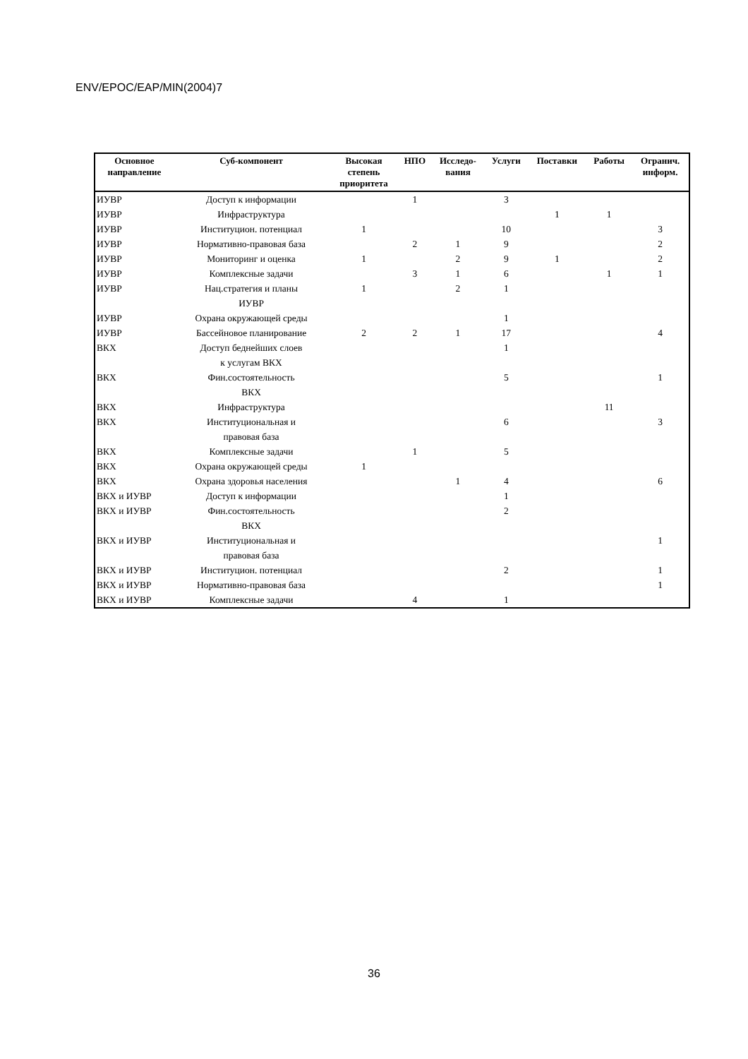ENV/EPOC/EAP/MIN(2004)7
| Основное направление | Суб-компонент | Высокая степень приоритета | НПО | Исследо- вания | Услуги | Поставки | Работы | Огранич. информ. |
| --- | --- | --- | --- | --- | --- | --- | --- | --- |
| ИУВР | Доступ к информации | | 1 | | 3 | | | |
| ИУВР | Инфраструктура | | | | | 1 | 1 | |
| ИУВР | Институцион. потенциал | 1 | | | 10 | | | 3 |
| ИУВР | Нормативно-правовая база | | 2 | 1 | 9 | | | 2 |
| ИУВР | Мониторинг и оценка | 1 | | 2 | 9 | 1 | | 2 |
| ИУВР | Комплексные задачи | | 3 | 1 | 6 | | 1 | 1 |
| ИУВР | Нац.стратегия и планы ИУВР | 1 | | 2 | 1 | | | |
| ИУВР | Охрана окружающей среды | | | | 1 | | | |
| ИУВР | Бассейновое планирование | 2 | 2 | 1 | 17 | | | 4 |
| ВКХ | Доступ беднейших слоев к услугам ВКХ | | | | 1 | | | |
| ВКХ | Фин.состоятельность ВКХ | | | | 5 | | | 1 |
| ВКХ | Инфраструктура | | | | | | 11 | |
| ВКХ | Институциональная и правовая база | | | | 6 | | | 3 |
| ВКХ | Комплексные задачи | | 1 | | 5 | | | |
| ВКХ | Охрана окружающей среды | 1 | | | | | | |
| ВКХ | Охрана здоровья населения | | | 1 | 4 | | | 6 |
| ВКХ и ИУВР | Доступ к информации | | | | 1 | | | |
| ВКХ и ИУВР | Фин.состоятельность ВКХ | | | | 2 | | | |
| ВКХ и ИУВР | Институциональная и правовая база | | | | | | | 1 |
| ВКХ и ИУВР | Институцион. потенциал | | | | 2 | | | 1 |
| ВКХ и ИУВР | Нормативно-правовая база | | | | | | | 1 |
| ВКХ и ИУВР | Комплексные задачи | | 4 | | 1 | | | |
36